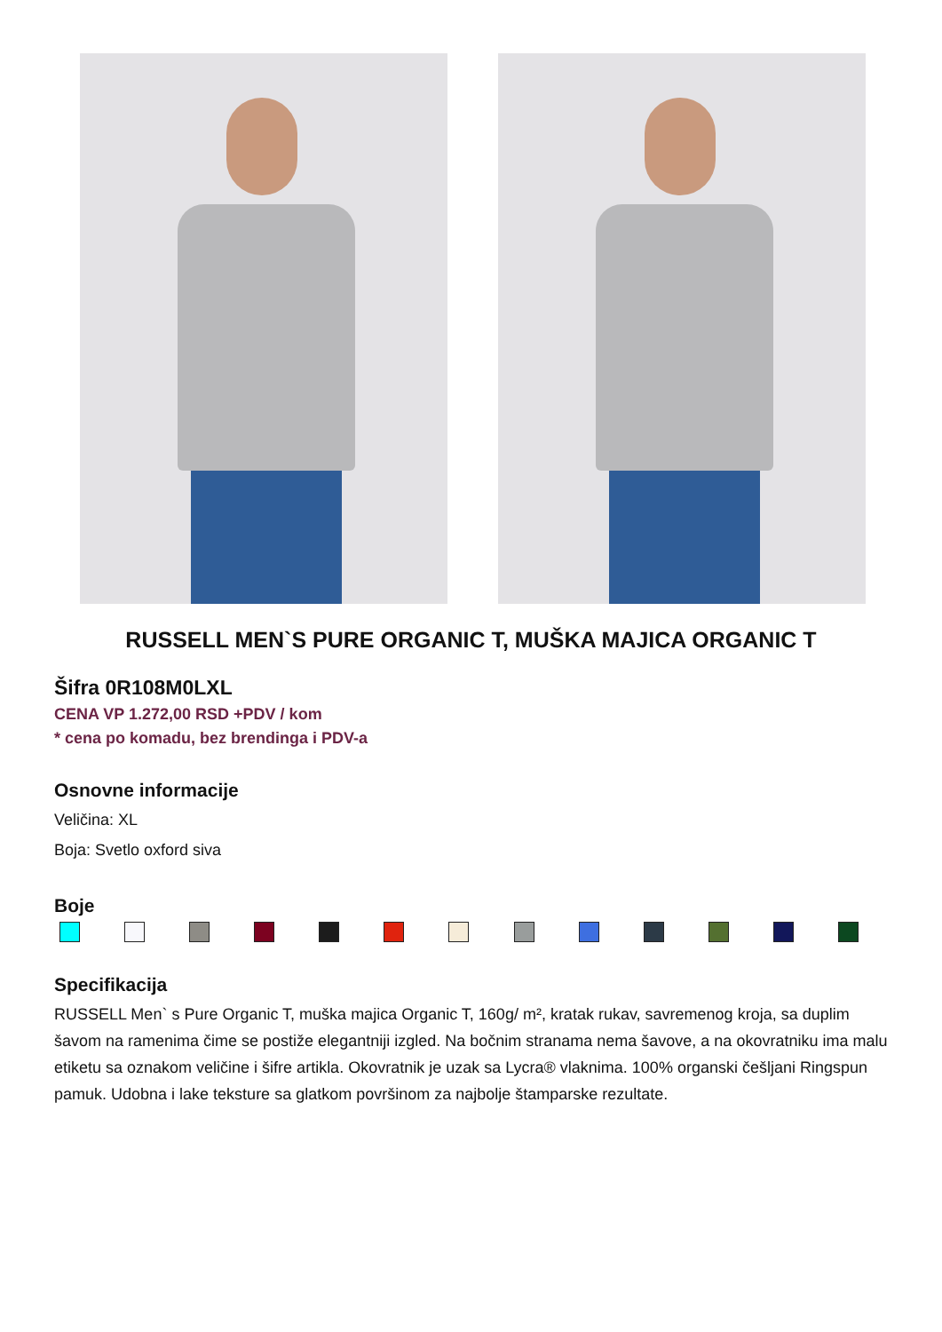RUSSELL MEN`S PURE ORGANIC T, MUŠKA MAJICA ORGANIC T
Šifra 0R108M0LXL
CENA VP 1.272,00 RSD +PDV / kom
* cena po komadu, bez brendinga i PDV-a
Osnovne informacije
Veličina: XL
Boja: Svetlo oxford siva
Boje
Specifikacija
RUSSELL Men` s Pure Organic T, muška majica Organic T, 160g/ m², kratak rukav, savremenog kroja, sa duplim šavom na ramenima čime se postiže elegantniji izgled. Na bočnim stranama nema šavove, a na okovratniku ima malu etiketu sa oznakom veličine i šifre artikla. Okovratnik je uzak sa Lycra® vlaknima. 100% organski češljani Ringspun pamuk. Udobna i lake teksture sa glatkom površinom za najbolje štamparske rezultate.